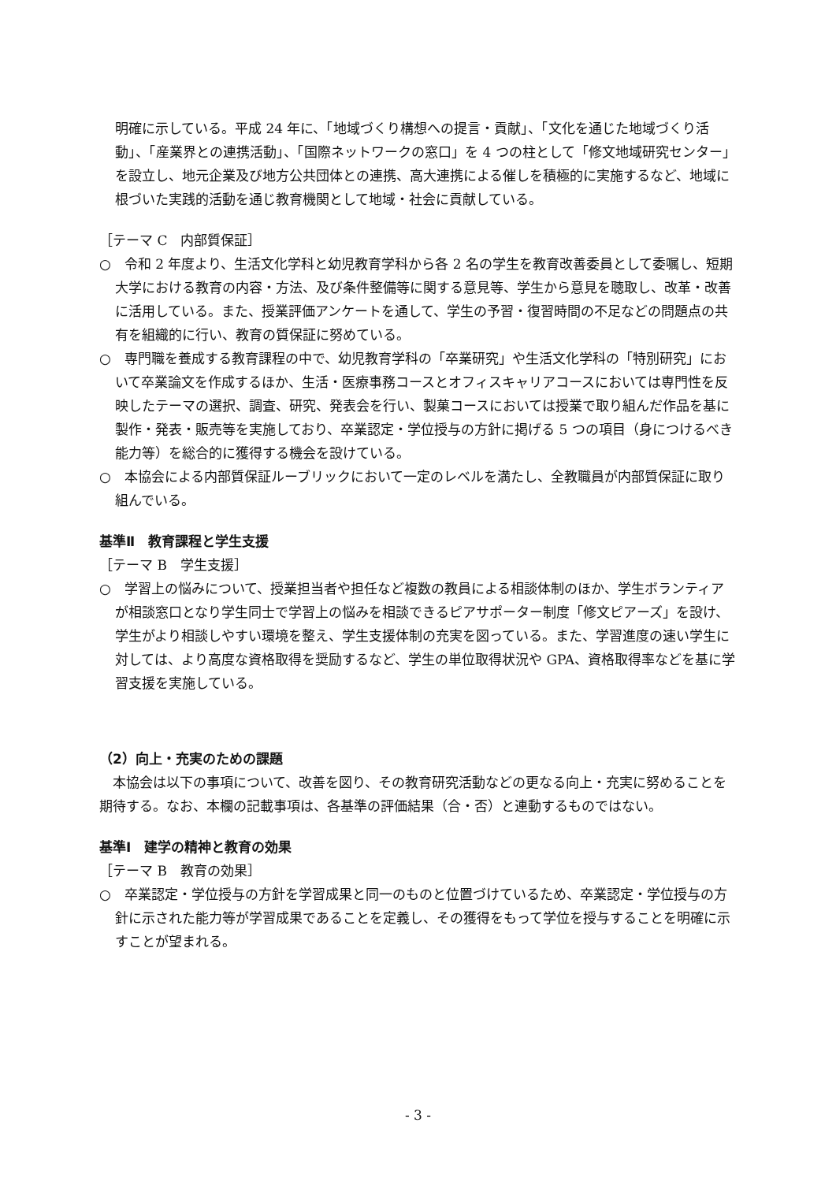明確に示している。平成 24 年に、「地域づくり構想への提言・貢献」、「文化を通じた地域づくり活動」、「産業界との連携活動」、「国際ネットワークの窓口」を 4 つの柱として「修文地域研究センター」を設立し、地元企業及び地方公共団体との連携、高大連携による催しを積極的に実施するなど、地域に根づいた実践的活動を通じ教育機関として地域・社会に貢献している。
［テーマ C　内部質保証］
○　令和 2 年度より、生活文化学科と幼児教育学科から各 2 名の学生を教育改善委員として委嘱し、短期大学における教育の内容・方法、及び条件整備等に関する意見等、学生から意見を聴取し、改革・改善に活用している。また、授業評価アンケートを通して、学生の予習・復習時間の不足などの問題点の共有を組織的に行い、教育の質保証に努めている。
○　専門職を養成する教育課程の中で、幼児教育学科の「卒業研究」や生活文化学科の「特別研究」において卒業論文を作成するほか、生活・医療事務コースとオフィスキャリアコースにおいては専門性を反映したテーマの選択、調査、研究、発表会を行い、製菓コースにおいては授業で取り組んだ作品を基に製作・発表・販売等を実施しており、卒業認定・学位授与の方針に掲げる 5 つの項目（身につけるべき能力等）を総合的に獲得する機会を設けている。
○　本協会による内部質保証ルーブリックにおいて一定のレベルを満たし、全教職員が内部質保証に取り組んでいる。
基準Ⅱ　教育課程と学生支援
［テーマ B　学生支援］
○　学習上の悩みについて、授業担当者や担任など複数の教員による相談体制のほか、学生ボランティアが相談窓口となり学生同士で学習上の悩みを相談できるピアサポーター制度「修文ピアーズ」を設け、学生がより相談しやすい環境を整え、学生支援体制の充実を図っている。また、学習進度の速い学生に対しては、より高度な資格取得を奨励するなど、学生の単位取得状況や GPA、資格取得率などを基に学習支援を実施している。
（2）向上・充実のための課題
　本協会は以下の事項について、改善を図り、その教育研究活動などの更なる向上・充実に努めることを期待する。なお、本欄の記載事項は、各基準の評価結果（合・否）と連動するものではない。
基準Ⅰ　建学の精神と教育の効果
［テーマ B　教育の効果］
○　卒業認定・学位授与の方針を学習成果と同一のものと位置づけているため、卒業認定・学位授与の方針に示された能力等が学習成果であることを定義し、その獲得をもって学位を授与することを明確に示すことが望まれる。
- 3 -